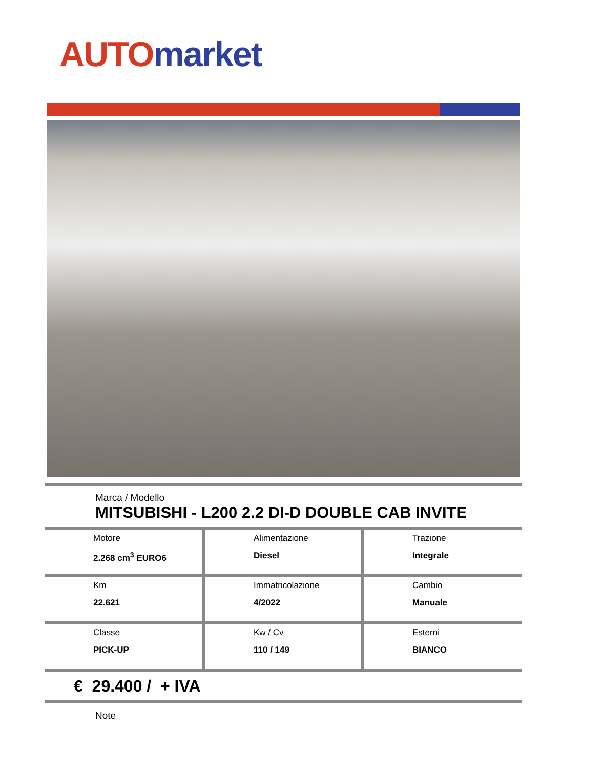AUTO market
Marca / Modello
MITSUBISHI - L200 2.2 DI-D DOUBLE CAB INVITE
| Motore 2.268 cm<sup>3</sup> EURO6 | Alimentazione Diesel | Trazione Integrale |
| Km 22.621 | Immatricolazione 4/2022 | Cambio Manuale |
| Classe PICK-UP | Kw / Cv 110 / 149 | Esterni BIANCO |
€ 29.400 / + IVA
Note